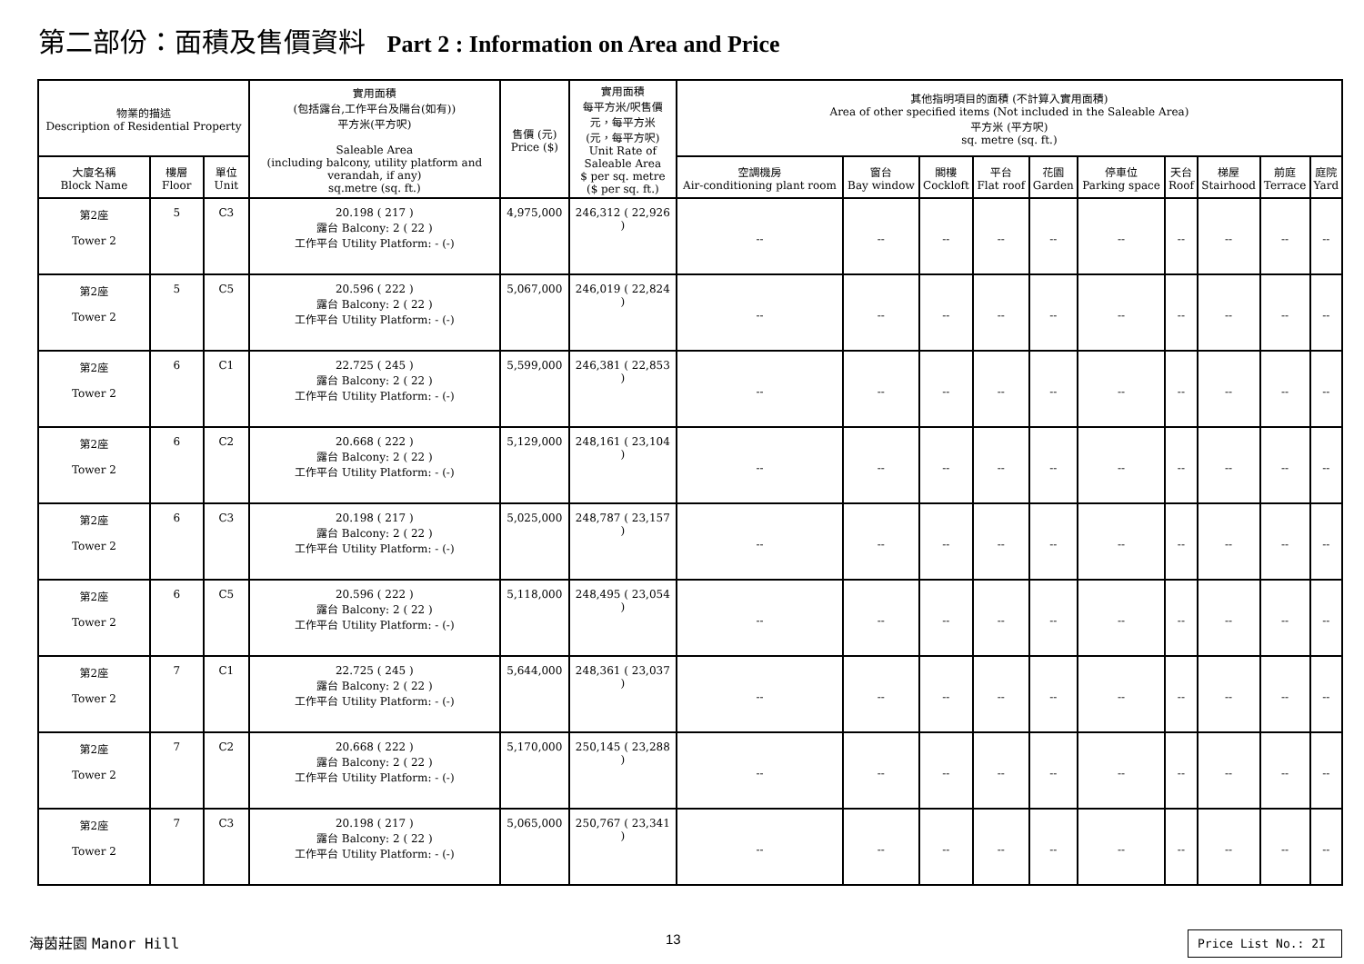第二部份：面積及售價資料 Part 2 : Information on Area and Price
| 物業的描述 Description of Residential Property | | | 實用面積 (包括露台,工作平台及陽台(如有)) 平方米(平方呎) Saleable Area (including balcony, utility platform and verandah, if any) sq.metre (sq. ft.) | 售價 (元) Price ($) | 實用面積 每平方米/呎售價 元，每平方米 (元，每平方呎) Unit Rate of Saleable Area $ per sq. metre ($ per sq. ft.) | 其他指明項目的面積 (不計算入實用面積) Area of other specified items (Not included in the Saleable Area) 平方米 (平方呎) sq. metre (sq. ft.) | | | | | | | | | |
| --- | --- | --- | --- | --- | --- | --- | --- | --- | --- | --- | --- | --- | --- | --- | --- |
| 大廈名稱 Block Name | 樓層 Floor | 單位 Unit | | | | 空調機房 Air-conditioning plant room | 窗台 Bay window | 閣樓 Cockloft | 平台 Flat roof | 花園 Garden | 停車位 Parking space | 天台 Roof | 梯屋 Stairhood | 前庭 Terrace | 庭院 Yard |
| 第2座 Tower 2 | 5 | C3 | 20.198 ( 217 ) 露台 Balcony: 2 ( 22 ) 工作平台 Utility Platform: - (-) | 4,975,000 | 246,312 ( 22,926 ) | -- | -- | -- | -- | -- | -- | -- | -- | -- | -- |
| 第2座 Tower 2 | 5 | C5 | 20.596 ( 222 ) 露台 Balcony: 2 ( 22 ) 工作平台 Utility Platform: - (-) | 5,067,000 | 246,019 ( 22,824 ) | -- | -- | -- | -- | -- | -- | -- | -- | -- | -- |
| 第2座 Tower 2 | 6 | C1 | 22.725 ( 245 ) 露台 Balcony: 2 ( 22 ) 工作平台 Utility Platform: - (-) | 5,599,000 | 246,381 ( 22,853 ) | -- | -- | -- | -- | -- | -- | -- | -- | -- | -- |
| 第2座 Tower 2 | 6 | C2 | 20.668 ( 222 ) 露台 Balcony: 2 ( 22 ) 工作平台 Utility Platform: - (-) | 5,129,000 | 248,161 ( 23,104 ) | -- | -- | -- | -- | -- | -- | -- | -- | -- | -- |
| 第2座 Tower 2 | 6 | C3 | 20.198 ( 217 ) 露台 Balcony: 2 ( 22 ) 工作平台 Utility Platform: - (-) | 5,025,000 | 248,787 ( 23,157 ) | -- | -- | -- | -- | -- | -- | -- | -- | -- | -- |
| 第2座 Tower 2 | 6 | C5 | 20.596 ( 222 ) 露台 Balcony: 2 ( 22 ) 工作平台 Utility Platform: - (-) | 5,118,000 | 248,495 ( 23,054 ) | -- | -- | -- | -- | -- | -- | -- | -- | -- | -- |
| 第2座 Tower 2 | 7 | C1 | 22.725 ( 245 ) 露台 Balcony: 2 ( 22 ) 工作平台 Utility Platform: - (-) | 5,644,000 | 248,361 ( 23,037 ) | -- | -- | -- | -- | -- | -- | -- | -- | -- | -- |
| 第2座 Tower 2 | 7 | C2 | 20.668 ( 222 ) 露台 Balcony: 2 ( 22 ) 工作平台 Utility Platform: - (-) | 5,170,000 | 250,145 ( 23,288 ) | -- | -- | -- | -- | -- | -- | -- | -- | -- | -- |
| 第2座 Tower 2 | 7 | C3 | 20.198 ( 217 ) 露台 Balcony: 2 ( 22 ) 工作平台 Utility Platform: - (-) | 5,065,000 | 250,767 ( 23,341 ) | -- | -- | -- | -- | -- | -- | -- | -- | -- | -- |
海茵莊園 Manor Hill 13 Price List No.: 2I